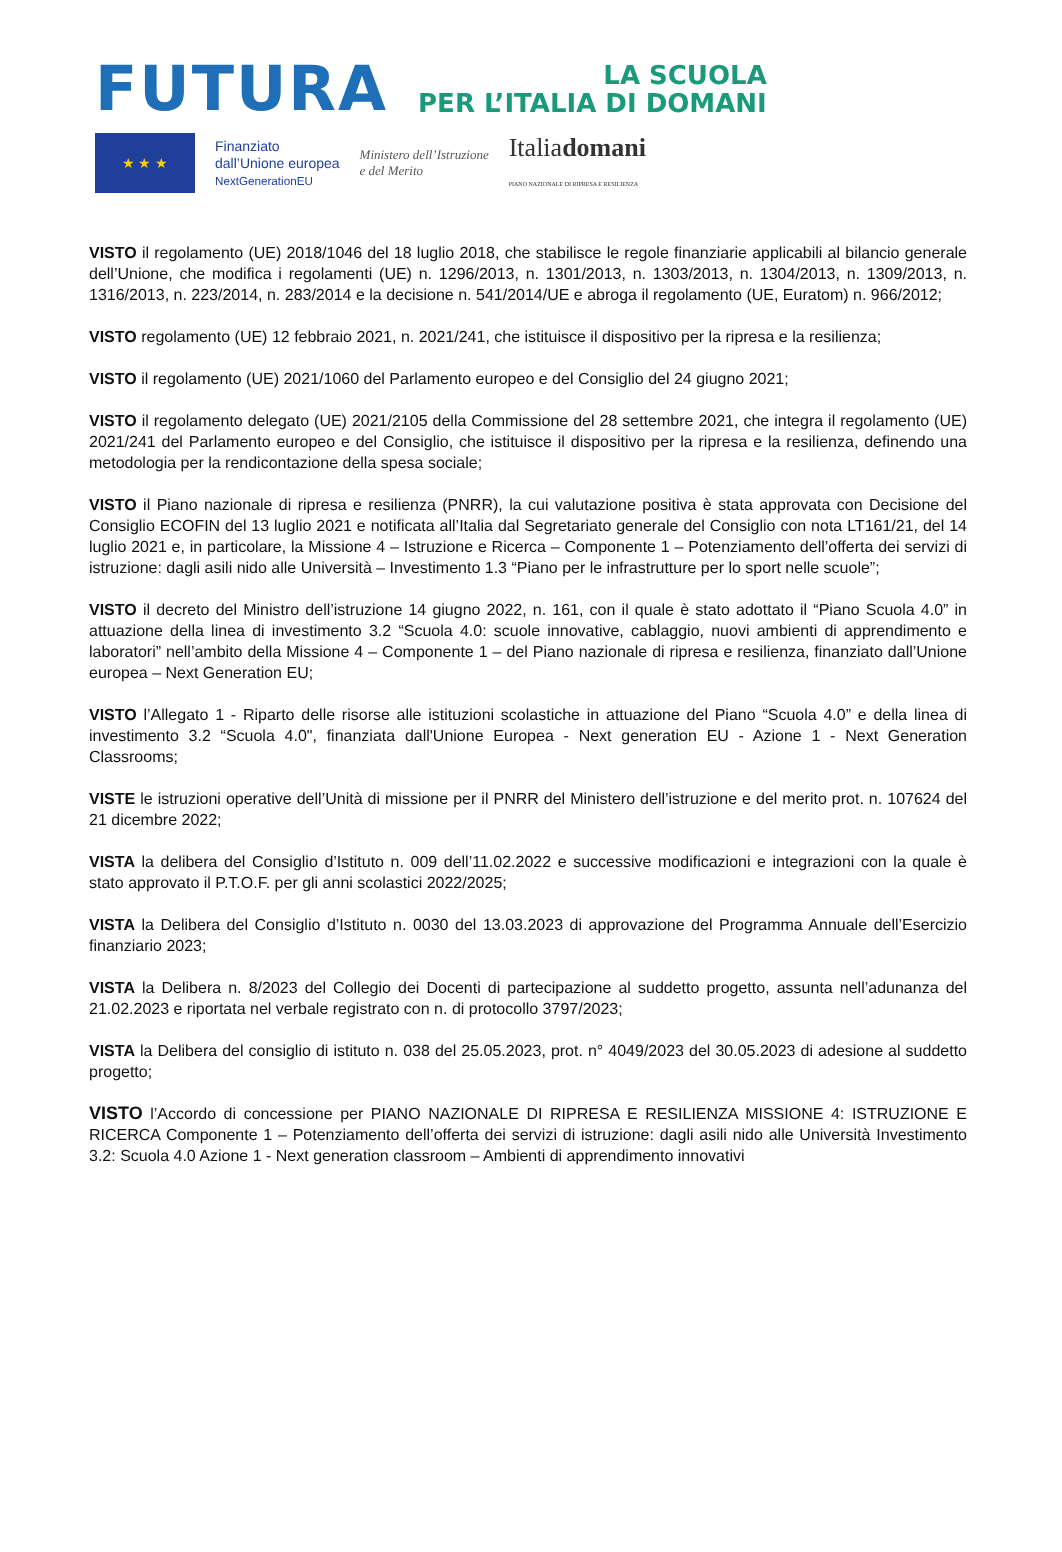FUTURA
LA SCUOLA
PER L’ITALIA DI DOMANI
★ ★ ★
Finanziato
dall’Unione europea
NextGenerationEU
Ministero dell’Istruzione
e del Merito
Italiadomani
PIANO NAZIONALE DI RIPRESA E RESILIENZA
VISTO il regolamento (UE) 2018/1046 del 18 luglio 2018, che stabilisce le regole finanziarie applicabili al bilancio generale dell’Unione, che modifica i regolamenti (UE) n. 1296/2013, n. 1301/2013, n. 1303/2013, n. 1304/2013, n. 1309/2013, n. 1316/2013, n. 223/2014, n. 283/2014 e la decisione n. 541/2014/UE e abroga il regolamento (UE, Euratom) n. 966/2012;
VISTO regolamento (UE) 12 febbraio 2021, n. 2021/241, che istituisce il dispositivo per la ripresa e la resilienza;
VISTO il regolamento (UE) 2021/1060 del Parlamento europeo e del Consiglio del 24 giugno 2021;
VISTO il regolamento delegato (UE) 2021/2105 della Commissione del 28 settembre 2021, che integra il regolamento (UE) 2021/241 del Parlamento europeo e del Consiglio, che istituisce il dispositivo per la ripresa e la resilienza, definendo una metodologia per la rendicontazione della spesa sociale;
VISTO il Piano nazionale di ripresa e resilienza (PNRR), la cui valutazione positiva è stata approvata con Decisione del Consiglio ECOFIN del 13 luglio 2021 e notificata all’Italia dal Segretariato generale del Consiglio con nota LT161/21, del 14 luglio 2021 e, in particolare, la Missione 4 – Istruzione e Ricerca – Componente 1 – Potenziamento dell’offerta dei servizi di istruzione: dagli asili nido alle Università – Investimento 1.3 “Piano per le infrastrutture per lo sport nelle scuole”;
VISTO il decreto del Ministro dell’istruzione 14 giugno 2022, n. 161, con il quale è stato adottato il “Piano Scuola 4.0” in attuazione della linea di investimento 3.2 “Scuola 4.0: scuole innovative, cablaggio, nuovi ambienti di apprendimento e laboratori” nell’ambito della Missione 4 – Componente 1 – del Piano nazionale di ripresa e resilienza, finanziato dall’Unione europea – Next Generation EU;
VISTO l’Allegato 1 - Riparto delle risorse alle istituzioni scolastiche in attuazione del Piano “Scuola 4.0” e della linea di investimento 3.2 “Scuola 4.0", finanziata dall'Unione Europea - Next generation EU - Azione 1 - Next Generation Classrooms;
VISTE le istruzioni operative dell’Unità di missione per il PNRR del Ministero dell’istruzione e del merito prot. n. 107624 del 21 dicembre 2022;
VISTA la delibera del Consiglio d’Istituto n. 009 dell’11.02.2022 e successive modificazioni e integrazioni con la quale è stato approvato il P.T.O.F. per gli anni scolastici 2022/2025;
VISTA la Delibera del Consiglio d’Istituto n. 0030 del 13.03.2023 di approvazione del Programma Annuale dell’Esercizio finanziario 2023;
VISTA la Delibera n. 8/2023 del Collegio dei Docenti di partecipazione al suddetto progetto, assunta nell’adunanza del 21.02.2023 e riportata nel verbale registrato con n. di protocollo 3797/2023;
VISTA la Delibera del consiglio di istituto n. 038 del 25.05.2023, prot. n° 4049/2023 del 30.05.2023 di adesione al suddetto progetto;
VISTO l’Accordo di concessione per PIANO NAZIONALE DI RIPRESA E RESILIENZA MISSIONE 4: ISTRUZIONE E RICERCA Componente 1 – Potenziamento dell’offerta dei servizi di istruzione: dagli asili nido alle Università Investimento 3.2: Scuola 4.0 Azione 1 - Next generation classroom – Ambienti di apprendimento innovativi